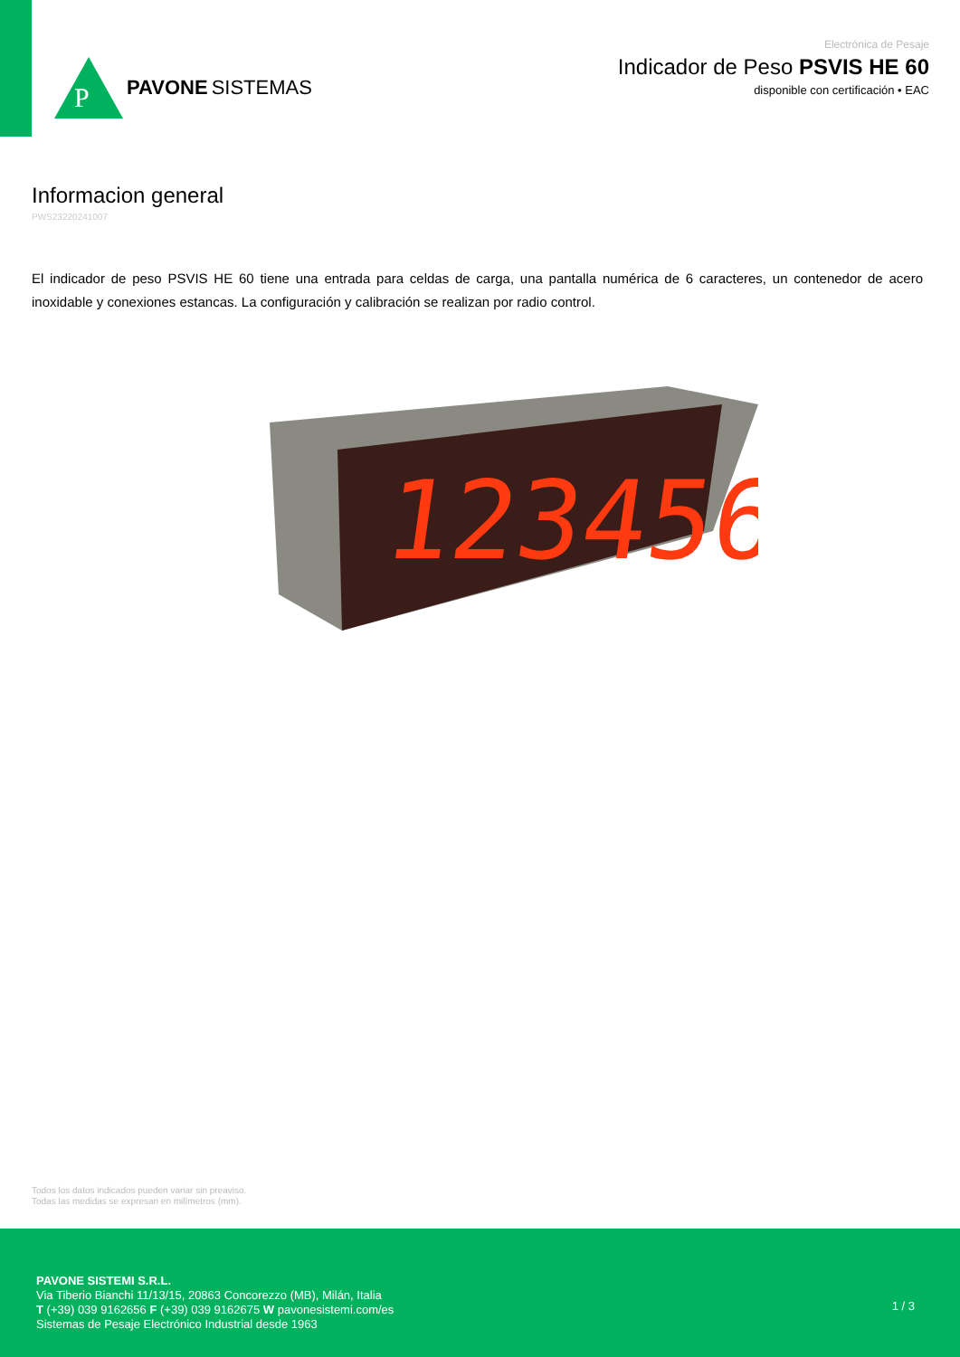P
PAVONE SISTEMAS
Electrónica de Pesaje
Indicador de Peso PSVIS HE 60
disponible con certificación • EAC
Informacion general
PWS23220241007
El indicador de peso PSVIS HE 60 tiene una entrada para celdas de carga, una pantalla numérica de 6 caracteres, un contenedor de acero inoxidable y conexiones estancas. La configuración y calibración se realizan por radio control.
123456
Todos los datos indicados pueden variar sin preaviso.
Todas las medidas se expresan en milímetros (mm).
PAVONE SISTEMI S.R.L.
Via Tiberio Bianchi 11/13/15, 20863 Concorezzo (MB), Milán, Italia
T (+39) 039 9162656 F (+39) 039 9162675 W pavonesistemi.com/es
Sistemas de Pesaje Electrónico Industrial desde 1963
1 / 3